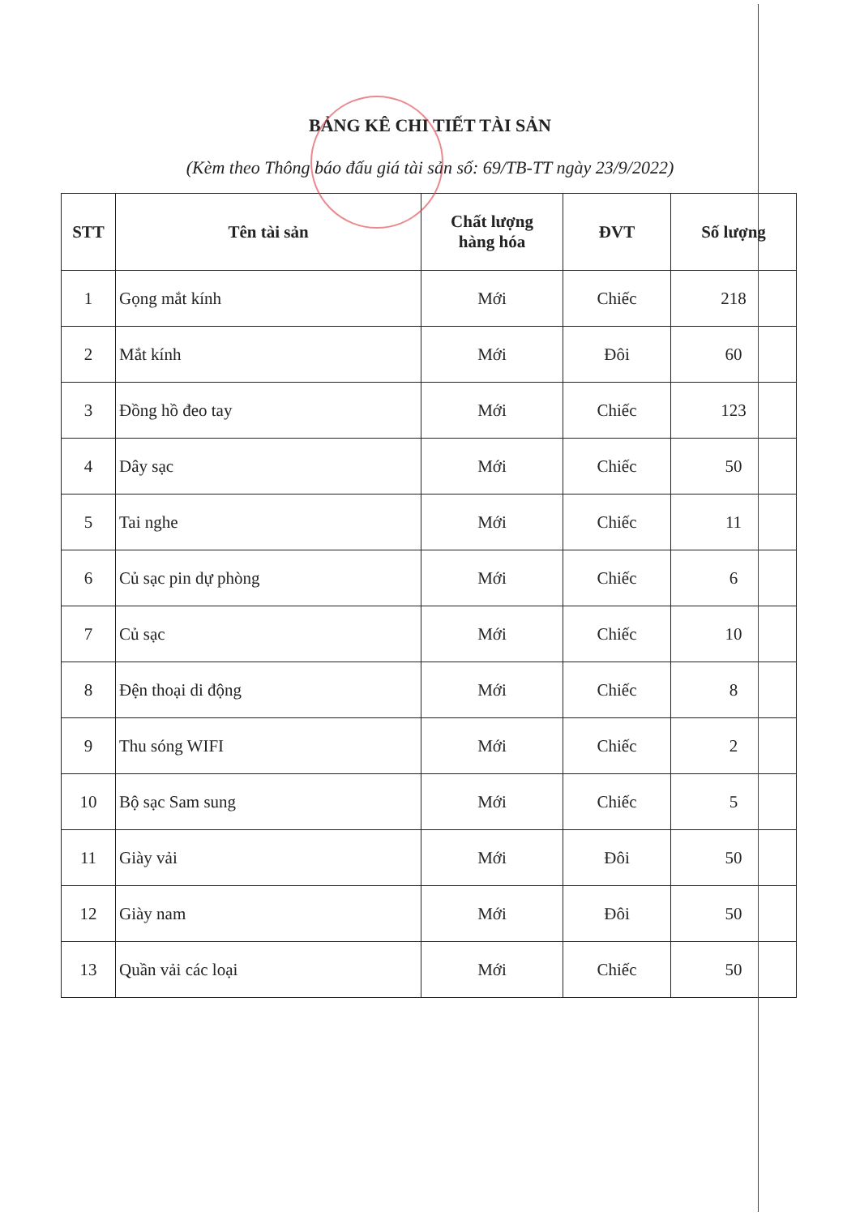BẢNG KÊ CHI TIẾT TÀI SẢN
(Kèm theo Thông báo đấu giá tài sản số: 69/TB-TT ngày 23/9/2022)
| STT | Tên tài sản | Chất lượng hàng hóa | ĐVT | Số lượng |
| --- | --- | --- | --- | --- |
| 1 | Gọng mắt kính | Mới | Chiếc | 218 |
| 2 | Mắt kính | Mới | Đôi | 60 |
| 3 | Đồng hồ đeo tay | Mới | Chiếc | 123 |
| 4 | Dây sạc | Mới | Chiếc | 50 |
| 5 | Tai nghe | Mới | Chiếc | 11 |
| 6 | Củ sạc pin dự phòng | Mới | Chiếc | 6 |
| 7 | Củ sạc | Mới | Chiếc | 10 |
| 8 | Đện thoại di động | Mới | Chiếc | 8 |
| 9 | Thu sóng WIFI | Mới | Chiếc | 2 |
| 10 | Bộ sạc Sam sung | Mới | Chiếc | 5 |
| 11 | Giày vải | Mới | Đôi | 50 |
| 12 | Giày nam | Mới | Đôi | 50 |
| 13 | Quần vải các loại | Mới | Chiếc | 50 |